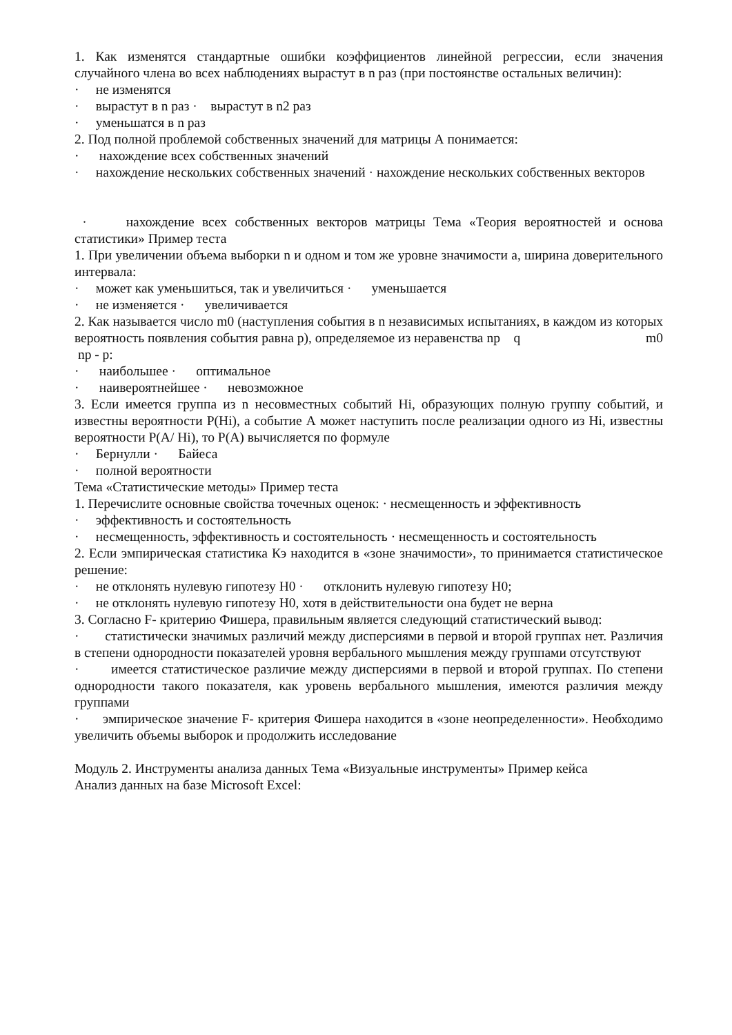1. Как изменятся стандартные ошибки коэффициентов линейной регрессии, если значения случайного члена во всех наблюдениях вырастут в n раз (при постоянстве остальных величин):
· не изменятся
· вырастут в n раз · вырастут в n2 раз
· уменьшатся в n раз
2. Под полной проблемой собственных значений для матрицы А понимается:
· нахождение всех собственных значений
· нахождение нескольких собственных значений · нахождение нескольких собственных векторов
· нахождение всех собственных векторов матрицы Тема «Теория вероятностей и основа статистики» Пример теста
1. При увеличении объема выборки n и одном и том же уровне значимости а, ширина доверительного интервала:
· может как уменьшиться, так и увеличиться · уменьшается
· не изменяется · увеличивается
2. Как называется число m0 (наступления события в n независимых испытаниях, в каждом из которых вероятность появления события равна р), определяемое из неравенства np q m0 np - p:
· наибольшее · оптимальное
· наивероятнейшее · невозможное
3. Если имеется группа из n несовместных событий Hi, образующих полную группу событий, и известны вероятности P(Hi), а событие А может наступить после реализации одного из Hi, известны вероятности P(A/ Hi), то P(A) вычисляется по формуле
· Бернулли · Байеса
· полной вероятности
Тема «Статистические методы» Пример теста
1. Перечислите основные свойства точечных оценок: · несмещенность и эффективность
· эффективность и состоятельность
· несмещенность, эффективность и состоятельность · несмещенность и состоятельность
2. Если эмпирическая статистика Кэ находится в «зоне значимости», то принимается статистическое решение:
· не отклонять нулевую гипотезу Н0 · отклонить нулевую гипотезу Н0;
· не отклонять нулевую гипотезу Н0, хотя в действительности она будет не верна
3. Согласно F- критерию Фишера, правильным является следующий статистический вывод:
· статистически значимых различий между дисперсиями в первой и второй группах нет. Различия в степени однородности показателей уровня вербального мышления между группами отсутствуют
· имеется статистическое различие между дисперсиями в первой и второй группах. По степени однородности такого показателя, как уровень вербального мышления, имеются различия между группами
· эмпирическое значение F- критерия Фишера находится в «зоне неопределенности». Необходимо увеличить объемы выборок и продолжить исследование
Модуль 2. Инструменты анализа данных Тема «Визуальные инструменты» Пример кейса
Анализ данных на базе Microsoft Excel: